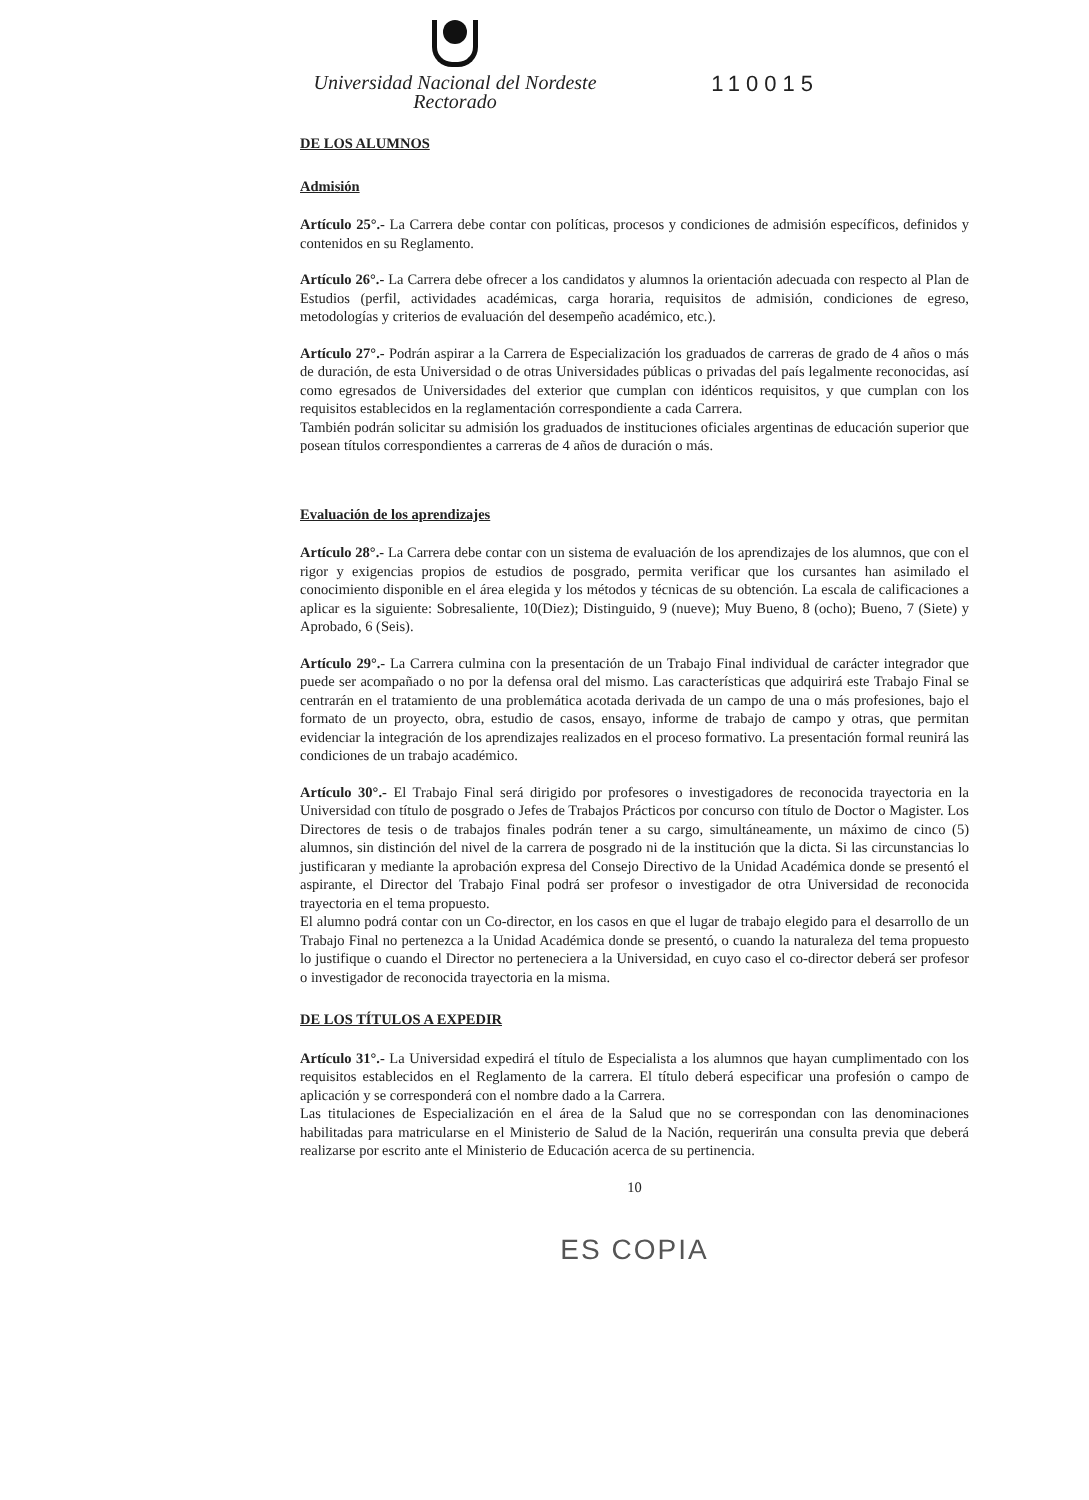Universidad Nacional del Nordeste
Rectorado
110015
DE LOS ALUMNOS
Admisión
Artículo 25°.- La Carrera debe contar con políticas, procesos y condiciones de admisión específicos, definidos y contenidos en su Reglamento.
Artículo 26°.- La Carrera debe ofrecer a los candidatos y alumnos la orientación adecuada con respecto al Plan de Estudios (perfil, actividades académicas, carga horaria, requisitos de admisión, condiciones de egreso, metodologías y criterios de evaluación del desempeño académico, etc.).
Artículo 27°.- Podrán aspirar a la Carrera de Especialización los graduados de carreras de grado de 4 años o más de duración, de esta Universidad o de otras Universidades públicas o privadas del país legalmente reconocidas, así como egresados de Universidades del exterior que cumplan con idénticos requisitos, y que cumplan con los requisitos establecidos en la reglamentación correspondiente a cada Carrera.
También podrán solicitar su admisión los graduados de instituciones oficiales argentinas de educación superior que posean títulos correspondientes a carreras de 4 años de duración o más.
Evaluación de los aprendizajes
Artículo 28°.- La Carrera debe contar con un sistema de evaluación de los aprendizajes de los alumnos, que con el rigor y exigencias propios de estudios de posgrado, permita verificar que los cursantes han asimilado el conocimiento disponible en el área elegida y los métodos y técnicas de su obtención. La escala de calificaciones a aplicar es la siguiente: Sobresaliente, 10(Diez); Distinguido, 9 (nueve); Muy Bueno, 8 (ocho); Bueno, 7 (Siete) y Aprobado, 6 (Seis).
Artículo 29°.- La Carrera culmina con la presentación de un Trabajo Final individual de carácter integrador que puede ser acompañado o no por la defensa oral del mismo. Las características que adquirirá este Trabajo Final se centrarán en el tratamiento de una problemática acotada derivada de un campo de una o más profesiones, bajo el formato de un proyecto, obra, estudio de casos, ensayo, informe de trabajo de campo y otras, que permitan evidenciar la integración de los aprendizajes realizados en el proceso formativo. La presentación formal reunirá las condiciones de un trabajo académico.
Artículo 30°.- El Trabajo Final será dirigido por profesores o investigadores de reconocida trayectoria en la Universidad con título de posgrado o Jefes de Trabajos Prácticos por concurso con título de Doctor o Magister. Los Directores de tesis o de trabajos finales podrán tener a su cargo, simultáneamente, un máximo de cinco (5) alumnos, sin distinción del nivel de la carrera de posgrado ni de la institución que la dicta. Si las circunstancias lo justificaran y mediante la aprobación expresa del Consejo Directivo de la Unidad Académica donde se presentó el aspirante, el Director del Trabajo Final podrá ser profesor o investigador de otra Universidad de reconocida trayectoria en el tema propuesto.
El alumno podrá contar con un Co-director, en los casos en que el lugar de trabajo elegido para el desarrollo de un Trabajo Final no pertenezca a la Unidad Académica donde se presentó, o cuando la naturaleza del tema propuesto lo justifique o cuando el Director no perteneciera a la Universidad, en cuyo caso el co-director deberá ser profesor o investigador de reconocida trayectoria en la misma.
DE LOS TÍTULOS A EXPEDIR
Artículo 31°.- La Universidad expedirá el título de Especialista a los alumnos que hayan cumplimentado con los requisitos establecidos en el Reglamento de la carrera. El título deberá especificar una profesión o campo de aplicación y se corresponderá con el nombre dado a la Carrera.
Las titulaciones de Especialización en el área de la Salud que no se correspondan con las denominaciones habilitadas para matricularse en el Ministerio de Salud de la Nación, requerirán una consulta previa que deberá realizarse por escrito ante el Ministerio de Educación acerca de su pertinencia.
10
ES COPIA